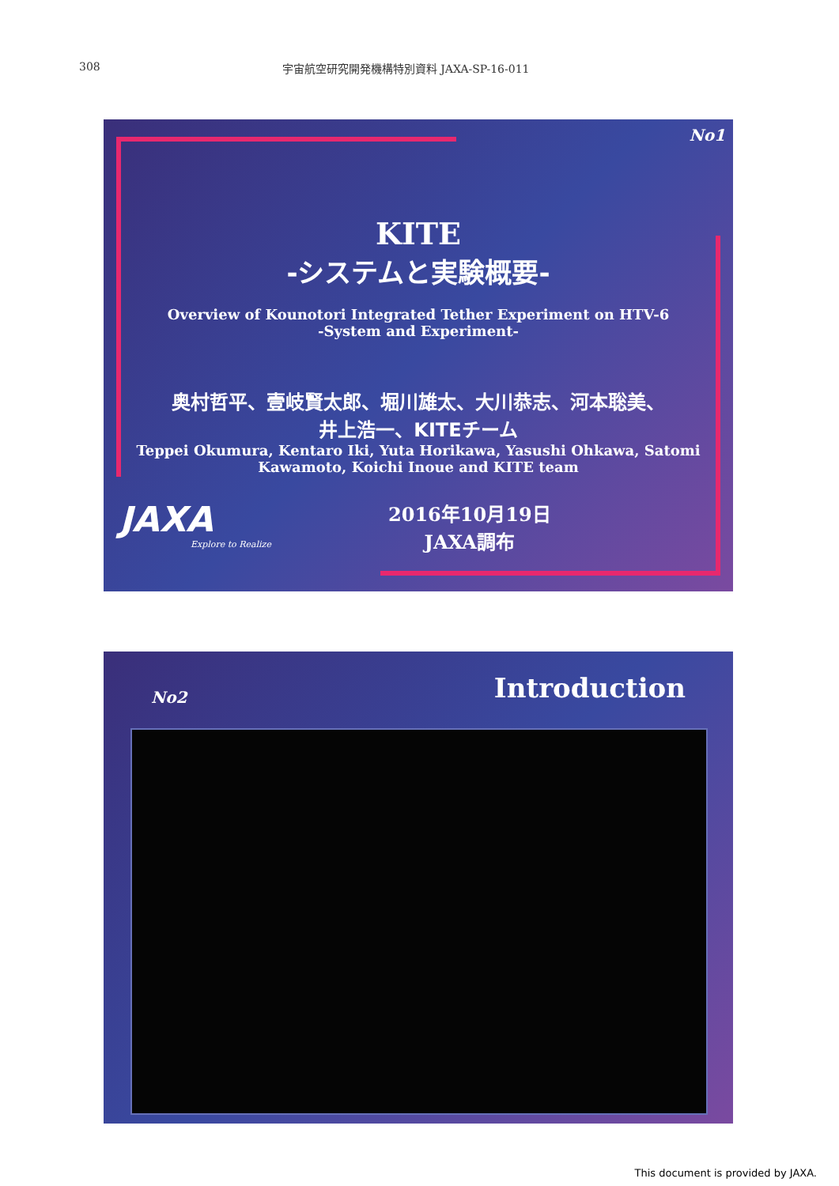308 宇宙航空研究開発機構特別資料 JAXA-SP-16-011
No1
KITE
-システムと実験概要-
Overview of Kounotori Integrated Tether Experiment on HTV-6
-System and Experiment-
奥村哲平、壹岐賢太郎、堀川雄太、大川恭志、河本聡美、
井上浩一、KITEチーム
Teppei Okumura, Kentaro Iki, Yuta Horikawa, Yasushi Ohkawa, Satomi
Kawamoto, Koichi Inoue and KITE team
JAXA
Explore to Realize
2016年10月19日
JAXA調布
No2
Introduction
This document is provided by JAXA.